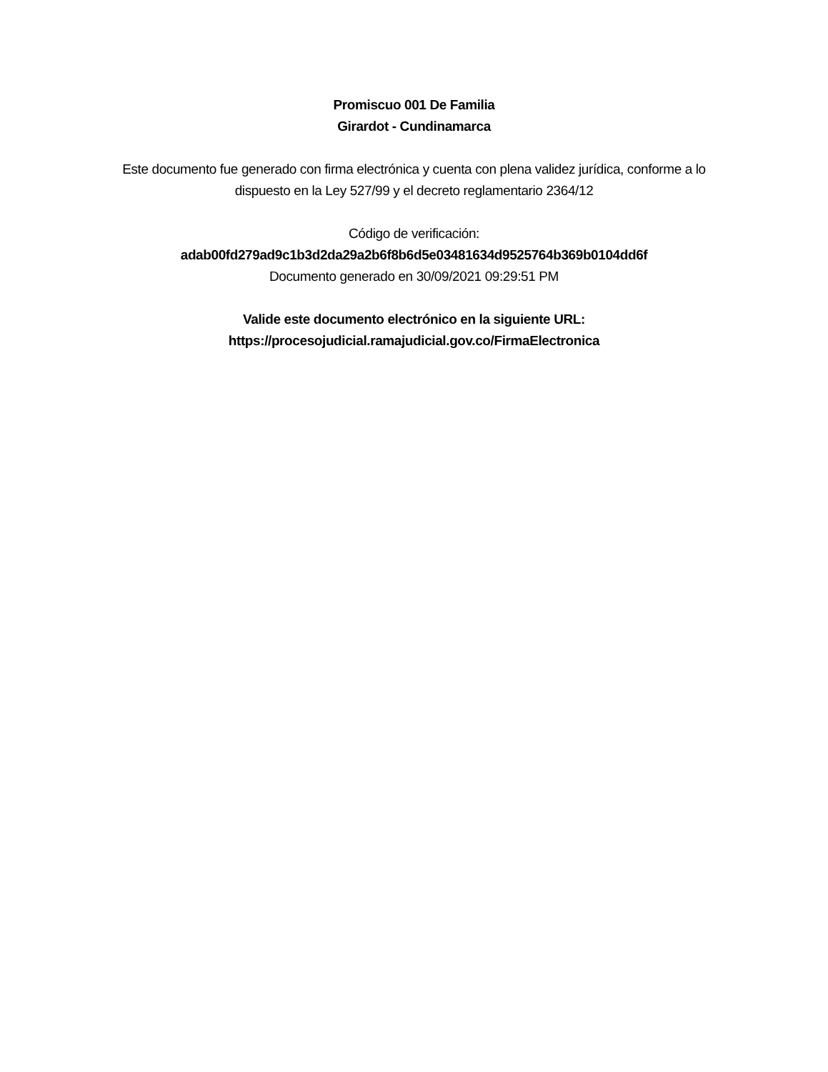Promiscuo 001 De Familia
Girardot - Cundinamarca
Este documento fue generado con firma electrónica y cuenta con plena validez jurídica, conforme a lo dispuesto en la Ley 527/99 y el decreto reglamentario 2364/12
Código de verificación:
adab00fd279ad9c1b3d2da29a2b6f8b6d5e03481634d9525764b369b0104dd6f
Documento generado en 30/09/2021 09:29:51 PM
Valide este documento electrónico en la siguiente URL:
https://procesojudicial.ramajudicial.gov.co/FirmaElectronica